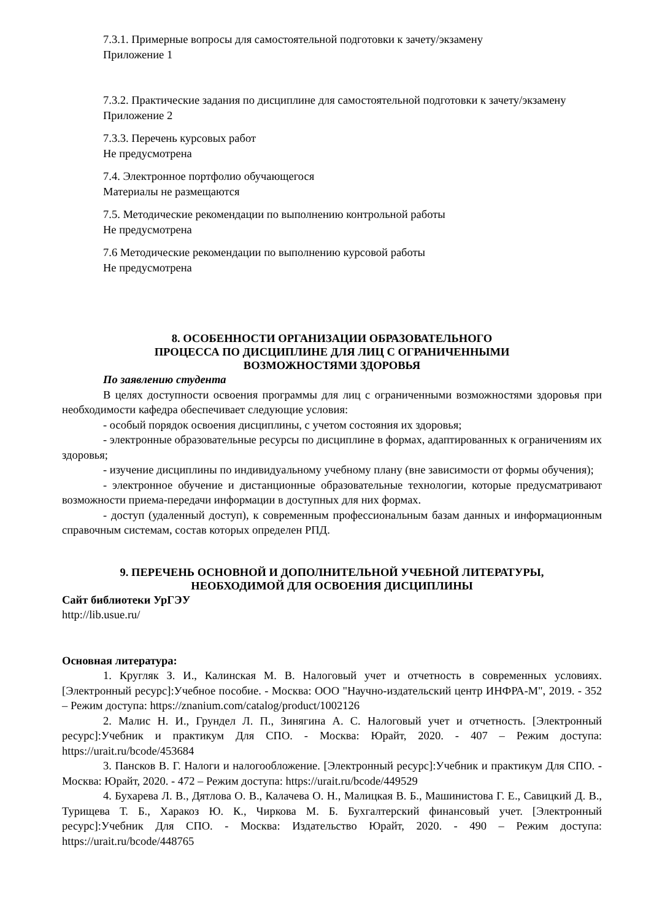7.3.1. Примерные вопросы для самостоятельной подготовки к зачету/экзамену
Приложение 1
7.3.2. Практические задания по дисциплине для самостоятельной подготовки к зачету/экзамену
Приложение 2
7.3.3. Перечень курсовых работ
Не предусмотрена
7.4. Электронное портфолио обучающегося
Материалы не размещаются
7.5. Методические рекомендации по выполнению контрольной работы
Не предусмотрена
7.6 Методические рекомендации по выполнению курсовой работы
Не предусмотрена
8. ОСОБЕННОСТИ ОРГАНИЗАЦИИ ОБРАЗОВАТЕЛЬНОГО
ПРОЦЕССА ПО ДИСЦИПЛИНЕ ДЛЯ ЛИЦ С ОГРАНИЧЕННЫМИ
ВОЗМОЖНОСТЯМИ ЗДОРОВЬЯ
По заявлению студента
В целях доступности освоения программы для лиц с ограниченными возможностями здоровья при необходимости кафедра обеспечивает следующие условия:
- особый порядок освоения дисциплины, с учетом состояния их здоровья;
- электронные образовательные ресурсы по дисциплине в формах, адаптированных к ограничениям их здоровья;
- изучение дисциплины по индивидуальному учебному плану (вне зависимости от формы обучения);
- электронное обучение и дистанционные образовательные технологии, которые предусматривают возможности приема-передачи информации в доступных для них формах.
- доступ (удаленный доступ), к современным профессиональным базам данных и информационным справочным системам, состав которых определен РПД.
9. ПЕРЕЧЕНЬ ОСНОВНОЙ И ДОПОЛНИТЕЛЬНОЙ УЧЕБНОЙ ЛИТЕРАТУРЫ,
НЕОБХОДИМОЙ ДЛЯ ОСВОЕНИЯ ДИСЦИПЛИНЫ
Сайт библиотеки УрГЭУ
http://lib.usue.ru/
Основная литература:
1. Кругляк З. И., Калинская М. В. Налоговый учет и отчетность в современных условиях. [Электронный ресурс]:Учебное пособие. - Москва: ООО "Научно-издательский центр ИНФРА-М", 2019. - 352 – Режим доступа: https://znanium.com/catalog/product/1002126
2. Малис Н. И., Грундел Л. П., Зинягина А. С. Налоговый учет и отчетность. [Электронный ресурс]:Учебник и практикум Для СПО. - Москва: Юрайт, 2020. - 407 – Режим доступа: https://urait.ru/bcode/453684
3. Пансков В. Г. Налоги и налогообложение. [Электронный ресурс]:Учебник и практикум Для СПО. - Москва: Юрайт, 2020. - 472 – Режим доступа: https://urait.ru/bcode/449529
4. Бухарева Л. В., Дятлова О. В., Калачева О. Н., Малицкая В. Б., Машинистова Г. Е., Савицкий Д. В., Турищева Т. Б., Харакоз Ю. К., Чиркова М. Б. Бухгалтерский финансовый учет. [Электронный ресурс]:Учебник Для СПО. - Москва: Издательство Юрайт, 2020. - 490 – Режим доступа: https://urait.ru/bcode/448765